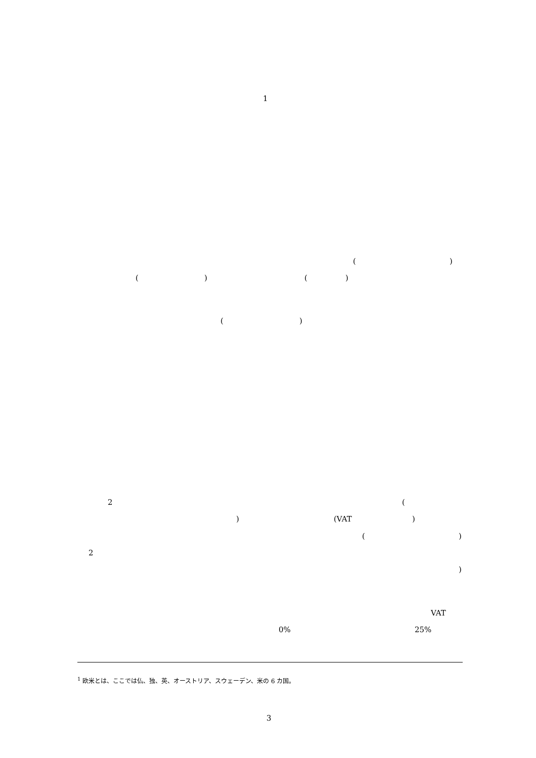1
( )
( ) ( )
( )
2 (
) (VAT )
( )
2
)
VAT
0% 25%
<sup>1</sup> 欧米とは、ここでは仏、独、英、オーストリア、スウェーデン、米の 6 カ国。
3